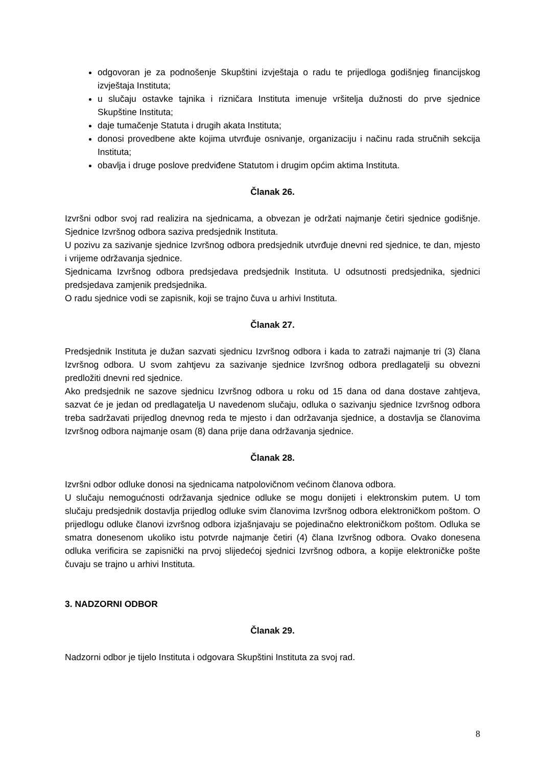odgovoran je za podnošenje Skupštini izvještaja o radu te prijedloga godišnjeg financijskog izvještaja Instituta;
u slučaju ostavke tajnika i rizničara Instituta imenuje vršitelja dužnosti do prve sjednice Skupštine Instituta;
daje tumačenje Statuta i drugih akata Instituta;
donosi provedbene akte kojima utvrđuje osnivanje, organizaciju i načinu rada stručnih sekcija Instituta;
obavlja i druge poslove predviđene Statutom i drugim općim aktima Instituta.
Članak 26.
Izvršni odbor svoj rad realizira na sjednicama, a obvezan je održati najmanje četiri sjednice godišnje. Sjednice Izvršnog odbora saziva predsjednik Instituta.
U pozivu za sazivanje sjednice Izvršnog odbora predsjednik utvrđuje dnevni red sjednice, te dan, mjesto i vrijeme održavanja sjednice.
Sjednicama Izvršnog odbora predsjedava predsjednik Instituta. U odsutnosti predsjednika, sjednici predsjedava zamjenik predsjednika.
O radu sjednice vodi se zapisnik, koji se trajno čuva u arhivi Instituta.
Članak 27.
Predsjednik Instituta je dužan sazvati sjednicu Izvršnog odbora i kada to zatraži najmanje tri (3) člana Izvršnog odbora. U svom zahtjevu za sazivanje sjednice Izvršnog odbora predlagatelji su obvezni predložiti dnevni red sjednice.
Ako predsjednik ne sazove sjednicu Izvršnog odbora u roku od 15 dana od dana dostave zahtjeva, sazvat će je jedan od predlagatelja U navedenom slučaju, odluka o sazivanju sjednice Izvršnog odbora treba sadržavati prijedlog dnevnog reda te mjesto i dan održavanja sjednice, a dostavlja se članovima Izvršnog odbora najmanje osam (8) dana prije dana održavanja sjednice.
Članak 28.
Izvršni odbor odluke donosi na sjednicama natpolovičnom većinom članova odbora.
U slučaju nemogućnosti održavanja sjednice odluke se mogu donijeti i elektronskim putem. U tom slučaju predsjednik dostavlja prijedlog odluke svim članovima Izvršnog odbora elektroničkom poštom. O prijedlogu odluke članovi izvršnog odbora izjašnjavaju se pojedinačno elektroničkom poštom. Odluka se smatra donesenom ukoliko istu potvrde najmanje četiri (4) člana Izvršnog odbora. Ovako donesena odluka verificira se zapisnički na prvoj slijedećoj sjednici Izvršnog odbora, a kopije elektroničke pošte čuvaju se trajno u arhivi Instituta.
3. NADZORNI ODBOR
Članak 29.
Nadzorni odbor je tijelo Instituta i odgovara Skupštini Instituta za svoj rad.
8